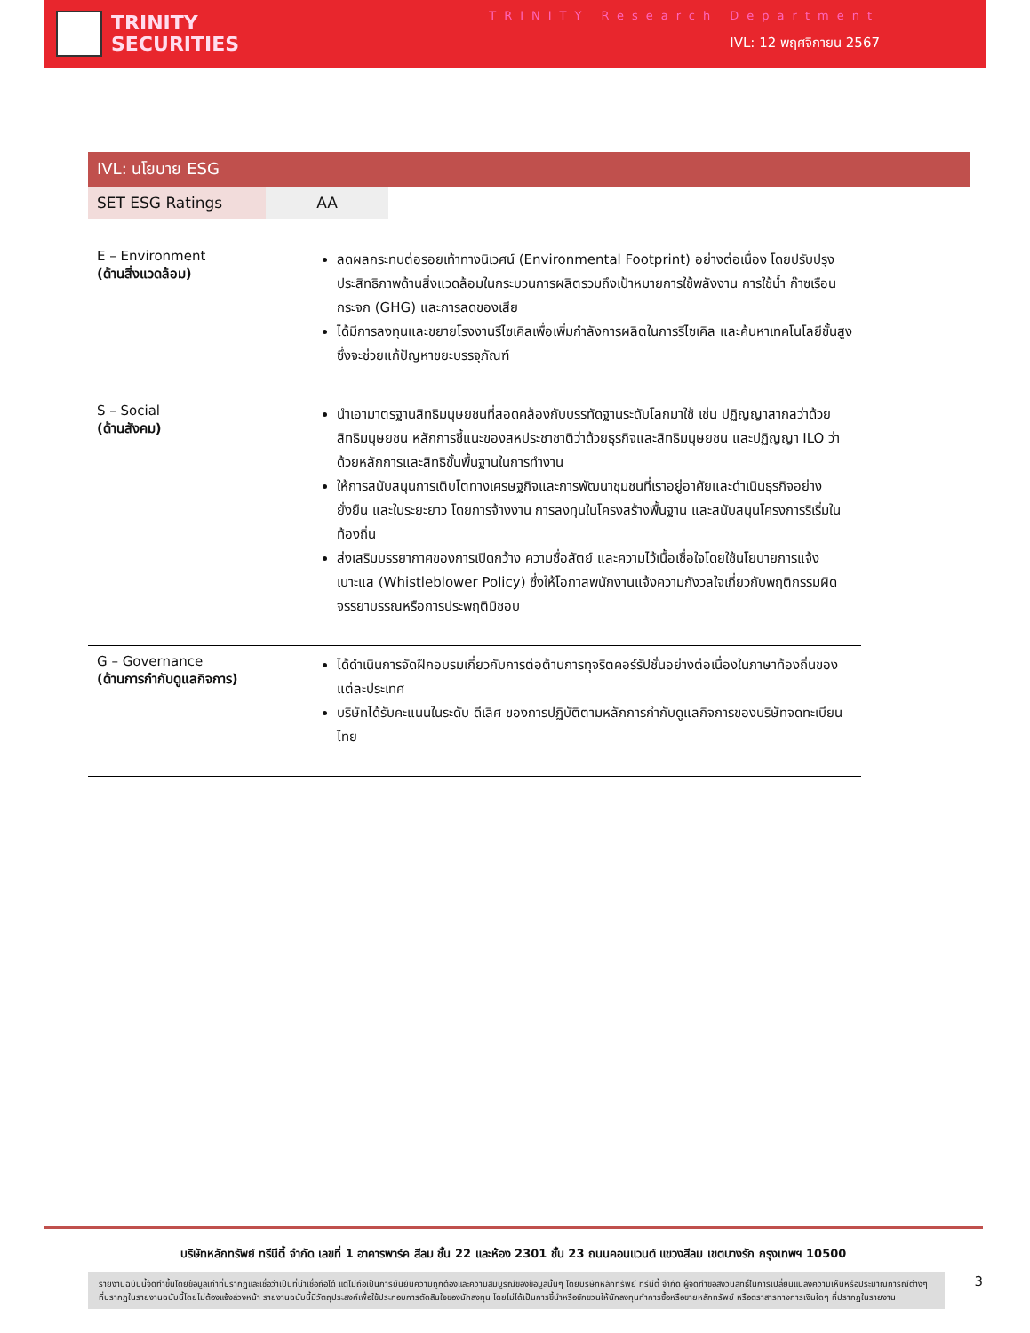TRINITY
SECURITIES
TRINITY Research Department
IVL: 12 พฤศจิกายน 2567
IVL: นโยบาย ESG
| SET ESG Ratings | AA |
| E – Environment (ด้านสิ่งแวดล้อม) | ลดผลกระทบต่อรอยเท้าทางนิเวศน์ (Environmental Footprint) อย่างต่อเนื่อง โดยปรับปรุงประสิทธิภาพด้านสิ่งแวดล้อมในกระบวนการผลิตรวมถึงเป้าหมายการใช้พลังงาน การใช้น้ำ ก๊าซเรือนกระจก (GHG) และการลดของเสีย ได้มีการลงทุนและขยายโรงงานรีไซเคิลเพื่อเพิ่มกำลังการผลิตในการรีไซเคิล และค้นหาเทคโนโลยีขั้นสูงซึ่งจะช่วยแก้ปัญหาขยะบรรจุภัณฑ์ |
| S – Social (ด้านสังคม) | นำเอามาตรฐานสิทธิมนุษยชนที่สอดคล้องกับบรรทัดฐานระดับโลกมาใช้ เช่น ปฏิญญาสากลว่าด้วยสิทธิมนุษยชน หลักการชี้แนะของสหประชาชาติว่าด้วยธุรกิจและสิทธิมนุษยชน และปฏิญญา ILO ว่าด้วยหลักการและสิทธิขั้นพื้นฐานในการทำงาน ให้การสนับสนุนการเติบโตทางเศรษฐกิจและการพัฒนาชุมชนที่เราอยู่อาศัยและดำเนินธุรกิจอย่างยั่งยืน และในระยะยาว โดยการจ้างงาน การลงทุนในโครงสร้างพื้นฐาน และสนับสนุนโครงการริเริ่มในท้องถิ่น ส่งเสริมบรรยากาศของการเปิดกว้าง ความซื่อสัตย์ และความไว้เนื้อเชื่อใจโดยใช้นโยบายการแจ้งเบาะแส (Whistleblower Policy) ซึ่งให้โอกาสพนักงานแจ้งความกังวลใจเกี่ยวกับพฤติกรรมผิดจรรยาบรรณหรือการประพฤติมิชอบ |
| G – Governance (ด้านการกำกับดูแลกิจการ) | ได้ดำเนินการจัดฝึกอบรมเกี่ยวกับการต่อต้านการทุจริตคอร์รัปชั่นอย่างต่อเนื่องในภาษาท้องถิ่นของแต่ละประเทศ บริษัทได้รับคะแนนในระดับ ดีเลิศ ของการปฏิบัติตามหลักการกำกับดูแลกิจการของบริษัทจดทะเบียนไทย |
บริษัทหลักทรัพย์ ทรีนีตี้ จำกัด เลขที่ 1 อาคารพาร์ค สีลม ชั้น 22 และห้อง 2301 ชั้น 23 ถนนคอนแวนต์ แขวงสีลม เขตบางรัก กรุงเทพฯ 10500
รายงานฉบับนี้จัดทำขึ้นโดยข้อมูลเท่าที่ปรากฏและเชื่อว่าเป็นที่น่าเชื่อถือได้ แต่ไม่ถือเป็นการยืนยันความถูกต้องและความสมบูรณ์ของข้อมูลนั้นๆ โดยบริษัทหลักทรัพย์ ทรีนีตี้ จำกัด ผู้จัดทำขอสงวนสิทธิ์ในการเปลี่ยนแปลงความเห็นหรือประมาณการณ์ต่างๆ ที่ปรากฏในรายงานฉบับนี้โดยไม่ต้องแจ้งล่วงหน้า รายงานฉบับนี้มีวัตถุประสงค์เพื่อใช้ประกอบการตัดสินใจของนักลงทุน โดยไม่ได้เป็นการชี้นำหรือชักชวนให้นักลงทุนทำการซื้อหรือขายหลักทรัพย์ หรือตราสารทางการเงินใดๆ ที่ปรากฏในรายงาน
3